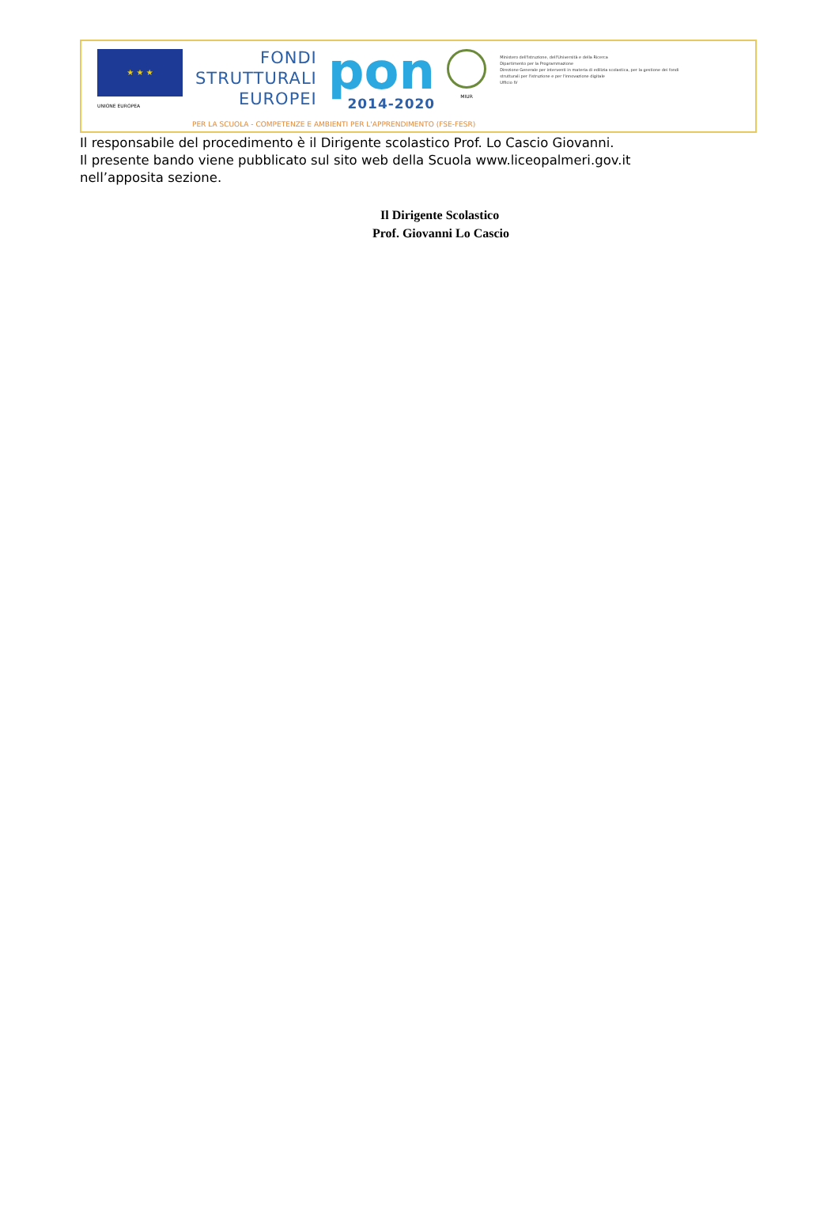★ ★ ★
UNIONE EUROPEA
FONDI
STRUTTURALI
EUROPEI
pon
2014-2020
MIUR
Ministero dell'Istruzione, dell'Università e della Ricerca
Dipartimento per la Programmazione
Direzione Generale per interventi in materia di edilizia scolastica, per la gestione dei fondi strutturali per l'istruzione e per l'innovazione digitale
Ufficio IV
PER LA SCUOLA - COMPETENZE E AMBIENTI PER L'APPRENDIMENTO (FSE-FESR)
Il responsabile del procedimento è il Dirigente scolastico Prof. Lo Cascio Giovanni.
Il presente bando viene pubblicato sul sito web della Scuola www.liceopalmeri.gov.it
nell’apposita sezione.
Il Dirigente Scolastico
Prof. Giovanni Lo Cascio